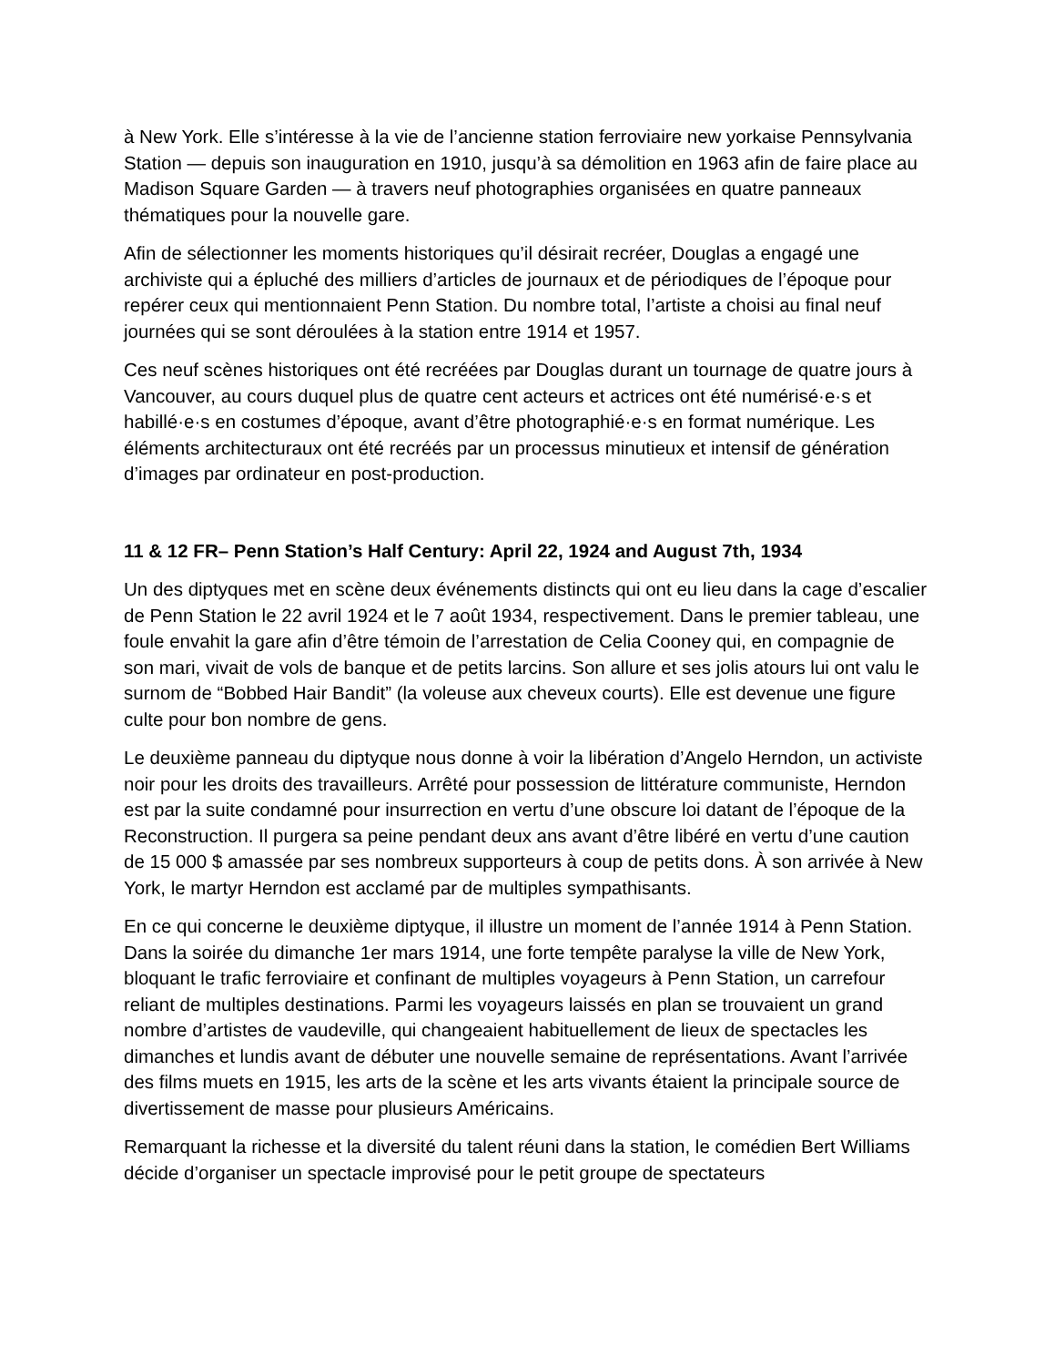à New York. Elle s’intéresse à la vie de l’ancienne station ferroviaire new yorkaise Pennsylvania Station — depuis son inauguration en 1910, jusqu’à sa démolition en 1963 afin de faire place au Madison Square Garden — à travers neuf photographies organisées en quatre panneaux thématiques pour la nouvelle gare.
Afin de sélectionner les moments historiques qu’il désirait recréer, Douglas a engagé une archiviste qui a épluché des milliers d’articles de journaux et de périodiques de l’époque pour repérer ceux qui mentionnaient Penn Station. Du nombre total, l’artiste a choisi au final neuf journées qui se sont déroulées à la station entre 1914 et 1957.
Ces neuf scènes historiques ont été recréées par Douglas durant un tournage de quatre jours à Vancouver, au cours duquel plus de quatre cent acteurs et actrices ont été numérisé·e·s et habillé·e·s en costumes d’époque, avant d’être photographié·e·s en format numérique. Les éléments architecturaux ont été recréés par un processus minutieux et intensif de génération d’images par ordinateur en post-production.
11 & 12 FR– Penn Station’s Half Century: April 22, 1924 and August 7th, 1934
Un des diptyques met en scène deux événements distincts qui ont eu lieu dans la cage d’escalier de Penn Station le 22 avril 1924 et le 7 août 1934, respectivement. Dans le premier tableau, une foule envahit la gare afin d’être témoin de l’arrestation de Celia Cooney qui, en compagnie de son mari, vivait de vols de banque et de petits larcins. Son allure et ses jolis atours lui ont valu le surnom de “Bobbed Hair Bandit” (la voleuse aux cheveux courts). Elle est devenue une figure culte pour bon nombre de gens.
Le deuxième panneau du diptyque nous donne à voir la libération d’Angelo Herndon, un activiste noir pour les droits des travailleurs. Arrêté pour possession de littérature communiste, Herndon est par la suite condamné pour insurrection en vertu d’une obscure loi datant de l’époque de la Reconstruction. Il purgera sa peine pendant deux ans avant d’être libéré en vertu d’une caution de 15 000 $ amassée par ses nombreux supporteurs à coup de petits dons. À son arrivée à New York, le martyr Herndon est acclamé par de multiples sympathisants.
En ce qui concerne le deuxième diptyque, il illustre un moment de l’année 1914 à Penn Station. Dans la soirée du dimanche 1er mars 1914, une forte tempête paralyse la ville de New York, bloquant le trafic ferroviaire et confinant de multiples voyageurs à Penn Station, un carrefour reliant de multiples destinations. Parmi les voyageurs laissés en plan se trouvaient un grand nombre d’artistes de vaudeville, qui changeaient habituellement de lieux de spectacles les dimanches et lundis avant de débuter une nouvelle semaine de représentations. Avant l’arrivée des films muets en 1915, les arts de la scène et les arts vivants étaient la principale source de divertissement de masse pour plusieurs Américains.
Remarquant la richesse et la diversité du talent réuni dans la station, le comédien Bert Williams décide d’organiser un spectacle improvisé pour le petit groupe de spectateurs